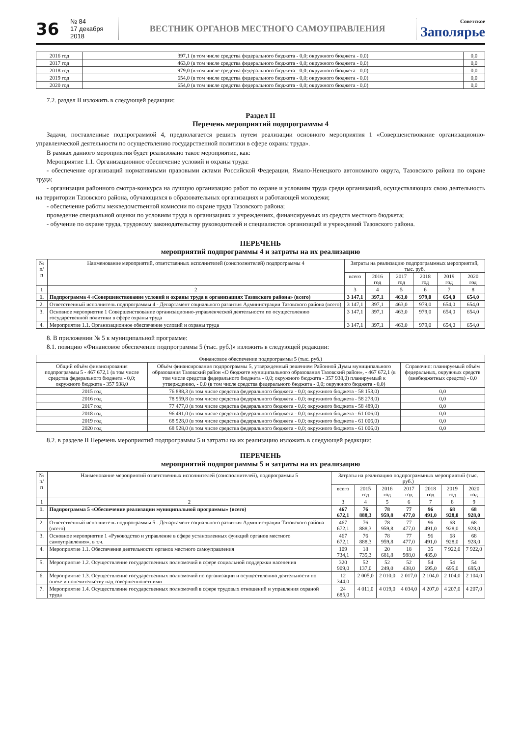36
№ 84
17 декабря 2018
ВЕСТНИК ОРГАНОВ МЕСТНОГО САМОУПРАВЛЕНИЯ
Советское
Заполярье
| 2016 год | 397,1 (в том числе средства федерального бюджета - 0,0; окружного бюджета - 0,0) | 0,0 |
| 2017 год | 463,0 (в том числе средства федерального бюджета - 0,0; окружного бюджета - 0,0) | 0,0 |
| 2018 год | 979,0 (в том числе средства федерального бюджета - 0,0; окружного бюджета - 0,0) | 0,0 |
| 2019 год | 654,0 (в том числе средства федерального бюджета - 0,0; окружного бюджета - 0,0) | 0,0 |
| 2020 год | 654,0 (в том числе средства федерального бюджета - 0,0; окружного бюджета - 0,0) | 0,0 |
7.2. раздел II изложить в следующей редакции:
Раздел II
Перечень мероприятий подпрограммы 4
Задачи, поставленные подпрограммой 4, предполагается решить путем реализации основного мероприятия 1 «Совершенствование организационно-управленческой деятельности по осуществлению государственной политики в сфере охраны труда».
В рамках данного мероприятия будет реализовано такое мероприятие, как:
Мероприятие 1.1. Организационное обеспечение условий и охраны труда:
- обеспечение организаций нормативными правовыми актами Российской Федерации, Ямало-Ненецкого автономного округа, Тазовского района по охране труда;
- организация районного смотра-конкурса на лучшую организацию работ по охране и условиям труда среди организаций, осуществляющих свою деятельность на территории Тазовского района, обучающихся в образовательных организациях и работающей молодежи;
- обеспечение работы межведомственной комиссии по охране труда Тазовского района;
проведение специальной оценки по условиям труда в организациях и учреждениях, финансируемых из средств местного бюджета;
- обучение по охране труда, трудовому законодательству руководителей и специалистов организаций и учреждений Тазовского района.
ПЕРЕЧЕНЬ
мероприятий подпрограммы 4 и затраты на их реализацию
| № п/п | Наименование мероприятий, ответственных исполнителей (соисполнителей) подпрограммы 4 | Затраты на реализацию подпрограммных мероприятий, тыс. руб. | | | | | |
| --- | --- | --- | --- | --- | --- | --- | --- |
| | | всего | 2016 год | 2017 год | 2018 год | 2019 год | 2020 год |
| 1 | 2 | 3 | 4 | 5 | 6 | 7 | 8 |
| 1. | Подпрограмма 4 «Совершенствование условий и охраны труда в организациях Тазовского района» (всего) | 3 147,1 | 397,1 | 463,0 | 979,0 | 654,0 | 654,0 |
| 2. | Ответственный исполнитель подпрограммы 4 - Департамент социального развития Администрации Тазовского района (всего) | 3 147,1 | 397,1 | 463,0 | 979,0 | 654,0 | 654,0 |
| 3. | Основное мероприятие 1 Совершенствование организационно-управленческой деятельности по осуществлению государственной политики в сфере охраны труда | 3 147,1 | 397,1 | 463,0 | 979,0 | 654,0 | 654,0 |
| 4. | Мероприятие 1.1. Организационное обеспечение условий и охраны труда | 3 147,1 | 397,1 | 463,0 | 979,0 | 654,0 | 654,0 |
8. В приложении № 5 к муниципальной программе:
8.1. позицию «Финансовое обеспечение подпрограммы 5 (тыс. руб.)» изложить в следующей редакции:
| Финансовое обеспечение подпрограммы 5 (тыс. руб.) | | |
| Общий объём финансирования подпрограммы 5 - 467 672,1 (в том числе средства федерального бюджета - 0,0; окружного бюджета - 357 938,0 | Объём финансирования подпрограммы 5, утвержденный решением Районной Думы муниципального образования Тазовский район «О бюджете муниципального образования Тазовский район», - 467 672,1 (в том числе средства федерального бюджета - 0,0; окружного бюджета - 357 938,0) планируемый к утверждению, - 0,0 (в том числе средства федерального бюджета - 0,0; окружного бюджета - 0,0) | Справочно: планируемый объём федеральных, окружных средств (внебюджетных средств) - 0,0 |
| 2015 год | 76 888,3 (в том числе средства федерального бюджета - 0,0; окружного бюджета - 58 153,0) | 0,0 |
| 2016 год | 78 959,8 (в том числе средства федерального бюджета - 0,0; окружного бюджета - 58 278,0) | 0,0 |
| 2017 год | 77 477,0 (в том числе средства федерального бюджета - 0,0; окружного бюджета - 58 489,0) | 0,0 |
| 2018 год | 96 491,0 (в том числе средства федерального бюджета - 0,0; окружного бюджета - 61 006,0) | 0,0 |
| 2019 год | 68 928,0 (в том числе средства федерального бюджета - 0,0; окружного бюджета - 61 006,0) | 0,0 |
| 2020 год | 68 928,0 (в том числе средства федерального бюджета - 0,0; окружного бюджета - 61 006,0) | 0,0 |
8.2. в разделе II Перечень мероприятий подпрограммы 5 и затраты на их реализацию изложить в следующей редакции:
ПЕРЕЧЕНЬ
мероприятий подпрограммы 5 и затраты на их реализацию
| № п/п | Наименование мероприятий ответственных исполнителей (соисполнителей), подпрограммы 5 | Затраты на реализацию подпрограммных мероприятий (тыс. руб.) | | | | | | |
| --- | --- | --- | --- | --- | --- | --- | --- | --- |
| | | всего | 2015 год | 2016 год | 2017 год | 2018 год | 2019 год | 2020 год |
| 1 | 2 | 3 | 4 | 5 | 6 | 7 | 8 | 9 |
| 1. | Подпрограмма 5 «Обеспечение реализации муниципальной программы» (всего) | 467 672,1 | 76 888,3 | 78 959,8 | 77 477,0 | 96 491,0 | 68 928,0 | 68 928,0 |
| 2. | Ответственный исполнитель подпрограммы 5 - Департамент социального развития Администрации Тазовского района (всего) | 467 672,1 | 76 888,3 | 78 959,8 | 77 477,0 | 96 491,0 | 68 928,0 | 68 928,0 |
| 3. | Основное мероприятие 1 «Руководство и управление в сфере установленных функций органов местного самоуправления», в т.ч. | 467 672,1 | 76 888,3 | 78 959,8 | 77 477,0 | 96 491,0 | 68 928,0 | 68 928,0 |
| 4. | Мероприятие 1.1. Обеспечение деятельности органов местного самоуправления | 109 734,1 | 18 735,3 | 20 681,8 | 18 988,0 | 35 485,0 | 7 922,0 | 7 922,0 |
| 5. | Мероприятие 1.2. Осуществление государственных полномочий в сфере социальной поддержки населения | 320 909,0 | 52 137,0 | 52 249,0 | 52 438,0 | 54 695,0 | 54 695,0 | 54 695,0 |
| 6. | Мероприятие 1.3. Осуществление государственных полномочий по организации и осуществлению деятельности по опеке и попечительству над совершеннолетними | 12 344,0 | 2 005,0 | 2 010,0 | 2 017,0 | 2 104,0 | 2 104,0 | 2 104,0 |
| 7. | Мероприятие 1.4. Осуществление государственных полномочий в сфере трудовых отношений и управления охраной труда | 24 685,0 | 4 011,0 | 4 019,0 | 4 034,0 | 4 207,0 | 4 207,0 | 4 207,0 |